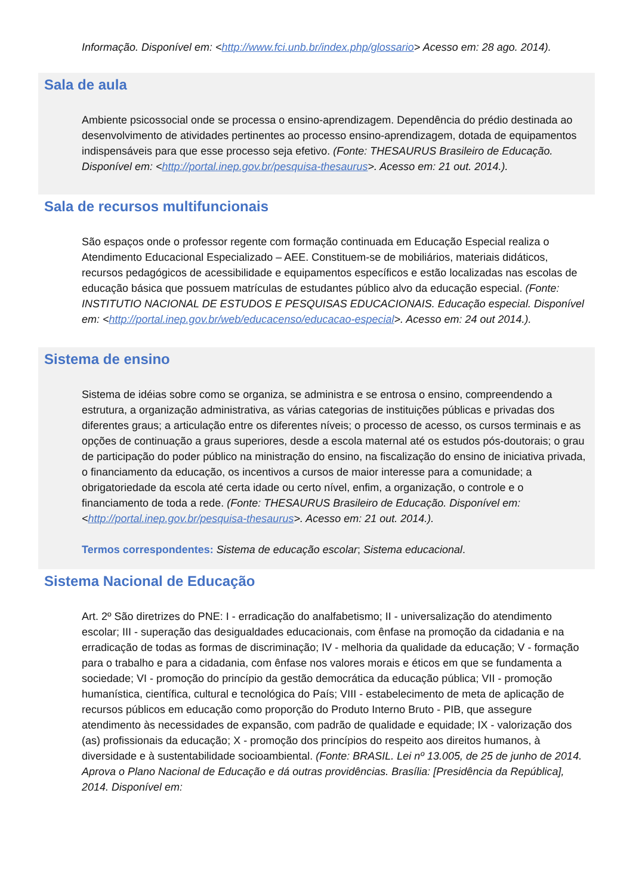Informação. Disponível em: <http://www.fci.unb.br/index.php/glossario> Acesso em: 28 ago. 2014).
Sala de aula
Ambiente psicossocial onde se processa o ensino-aprendizagem. Dependência do prédio destinada ao desenvolvimento de atividades pertinentes ao processo ensino-aprendizagem, dotada de equipamentos indispensáveis para que esse processo seja efetivo. (Fonte: THESAURUS Brasileiro de Educação. Disponível em: <http://portal.inep.gov.br/pesquisa-thesaurus>. Acesso em: 21 out. 2014.).
Sala de recursos multifuncionais
São espaços onde o professor regente com formação continuada em Educação Especial realiza o Atendimento Educacional Especializado – AEE. Constituem-se de mobiliários, materiais didáticos, recursos pedagógicos de acessibilidade e equipamentos específicos e estão localizadas nas escolas de educação básica que possuem matrículas de estudantes público alvo da educação especial. (Fonte: INSTITUTIO NACIONAL DE ESTUDOS E PESQUISAS EDUCACIONAIS. Educação especial. Disponível em: <http://portal.inep.gov.br/web/educacenso/educacao-especial>. Acesso em: 24 out 2014.).
Sistema de ensino
Sistema de idéias sobre como se organiza, se administra e se entrosa o ensino, compreendendo a estrutura, a organização administrativa, as várias categorias de instituições públicas e privadas dos diferentes graus; a articulação entre os diferentes níveis; o processo de acesso, os cursos terminais e as opções de continuação a graus superiores, desde a escola maternal até os estudos pós-doutorais; o grau de participação do poder público na ministração do ensino, na fiscalização do ensino de iniciativa privada, o financiamento da educação, os incentivos a cursos de maior interesse para a comunidade; a obrigatoriedade da escola até certa idade ou certo nível, enfim, a organização, o controle e o financiamento de toda a rede. (Fonte: THESAURUS Brasileiro de Educação. Disponível em: <http://portal.inep.gov.br/pesquisa-thesaurus>. Acesso em: 21 out. 2014.).
Termos correspondentes: Sistema de educação escolar; Sistema educacional.
Sistema Nacional de Educação
Art. 2º São diretrizes do PNE: I - erradicação do analfabetismo; II - universalização do atendimento escolar; III - superação das desigualdades educacionais, com ênfase na promoção da cidadania e na erradicação de todas as formas de discriminação; IV - melhoria da qualidade da educação; V - formação para o trabalho e para a cidadania, com ênfase nos valores morais e éticos em que se fundamenta a sociedade; VI - promoção do princípio da gestão democrática da educação pública; VII - promoção humanística, científica, cultural e tecnológica do País; VIII - estabelecimento de meta de aplicação de recursos públicos em educação como proporção do Produto Interno Bruto - PIB, que assegure atendimento às necessidades de expansão, com padrão de qualidade e equidade; IX - valorização dos (as) profissionais da educação; X - promoção dos princípios do respeito aos direitos humanos, à diversidade e à sustentabilidade socioambiental. (Fonte: BRASIL. Lei nº 13.005, de 25 de junho de 2014. Aprova o Plano Nacional de Educação e dá outras providências. Brasília: [Presidência da República], 2014. Disponível em: